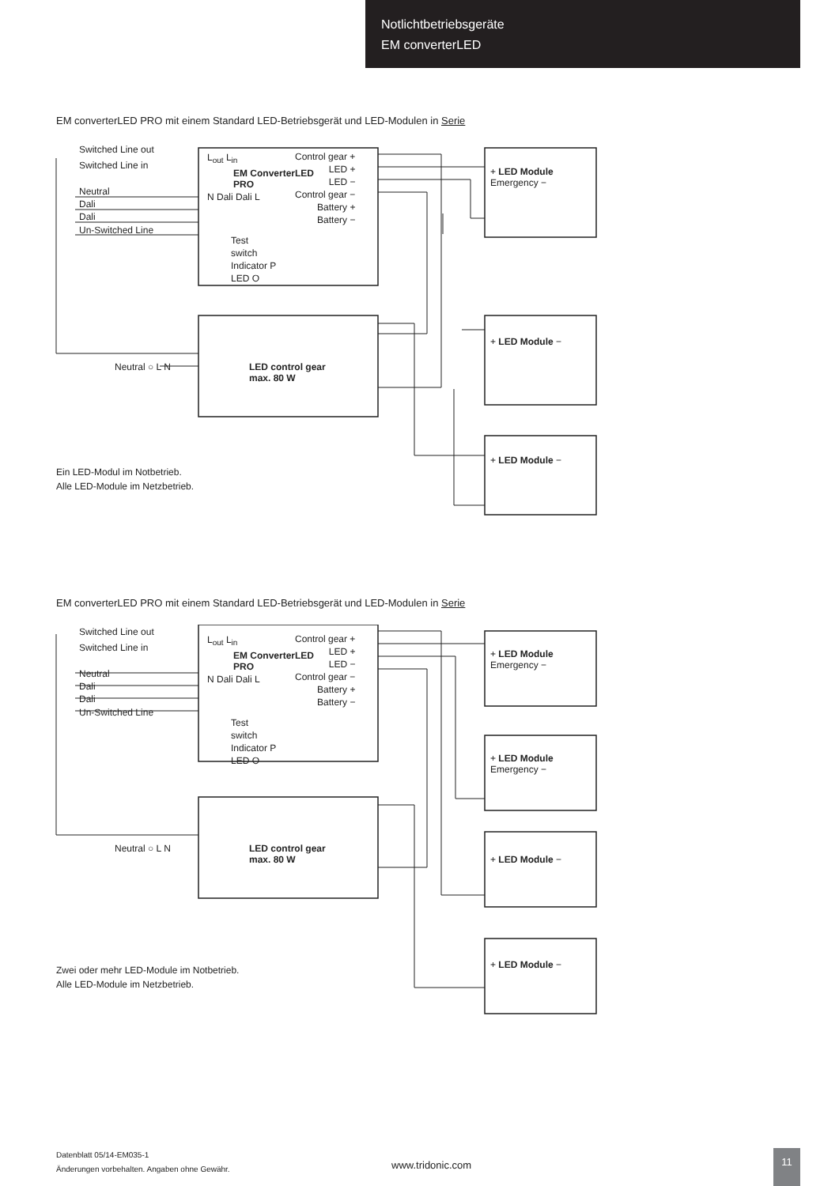Notlichtbetriebsgeräte
EM converterLED
EM converterLED PRO mit einem Standard LED-Betriebsgerät und LED-Modulen in Serie
Switched Line out
Switched Line in
Neutral
Dali
Dali
Un-Switched Line
L<sub>out</sub> L<sub>in</sub>
N Dali Dali L
EM ConverterLED
PRO
Control gear +
LED +
LED −
Control gear −
Battery +
Battery −
Test
switch
Indicator P
LED O
Neutral ○ L N
LED control gear
max. 80 W
+ LED Module
Emergency −
+ LED Module −
+ LED Module −
Ein LED-Modul im Notbetrieb.
Alle LED-Module im Netzbetrieb.
EM converterLED PRO mit einem Standard LED-Betriebsgerät und LED-Modulen in Serie
Switched Line out
Switched Line in
Neutral
Dali
Dali
Un-Switched Line
L<sub>out</sub> L<sub>in</sub>
N Dali Dali L
EM ConverterLED
PRO
Control gear +
LED +
LED −
Control gear −
Battery +
Battery −
Test
switch
Indicator P
LED O
Neutral ○ L N
LED control gear
max. 80 W
+ LED Module
Emergency −
+ LED Module
Emergency −
+ LED Module −
+ LED Module −
Zwei oder mehr LED-Module im Notbetrieb.
Alle LED-Module im Netzbetrieb.
Datenblatt 05/14-EM035-1
Änderungen vorbehalten. Angaben ohne Gewähr.
www.tridonic.com
11